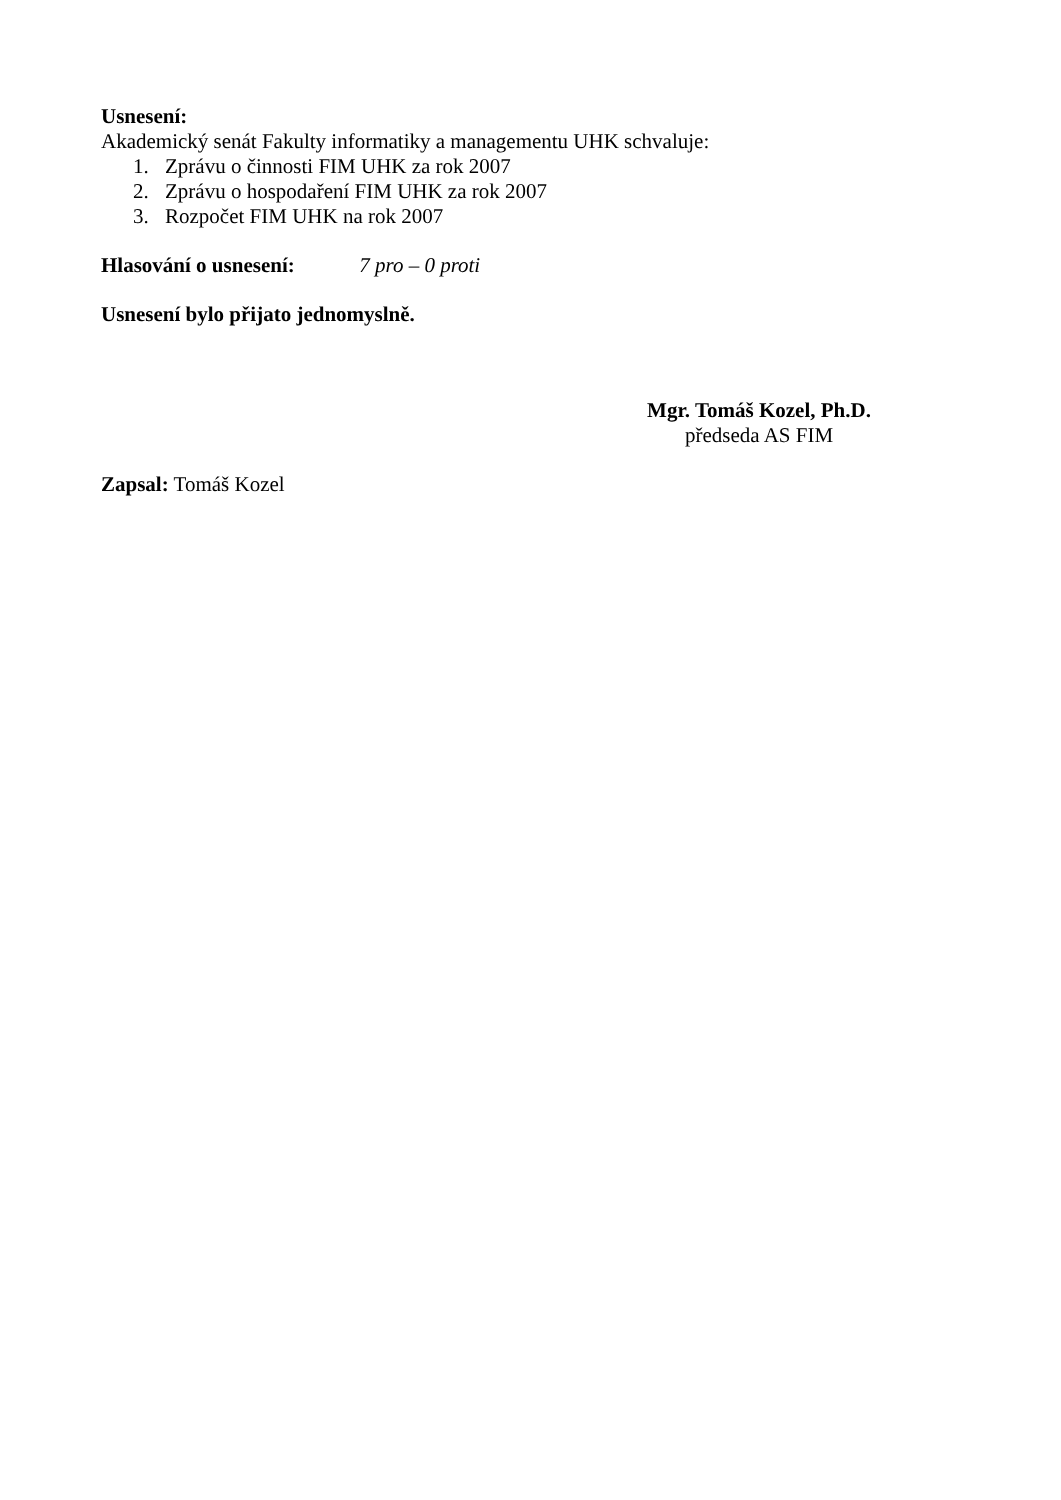Usnesení:
Akademický senát Fakulty informatiky a managementu UHK schvaluje:
1. Zprávu o činnosti FIM UHK za rok 2007
2. Zprávu o hospodaření FIM UHK za rok 2007
3. Rozpočet FIM UHK na rok 2007
Hlasování o usnesení: 7 pro – 0 proti
Usnesení bylo přijato jednomyslně.
Mgr. Tomáš Kozel, Ph.D.
předseda AS FIM
Zapsal: Tomáš Kozel